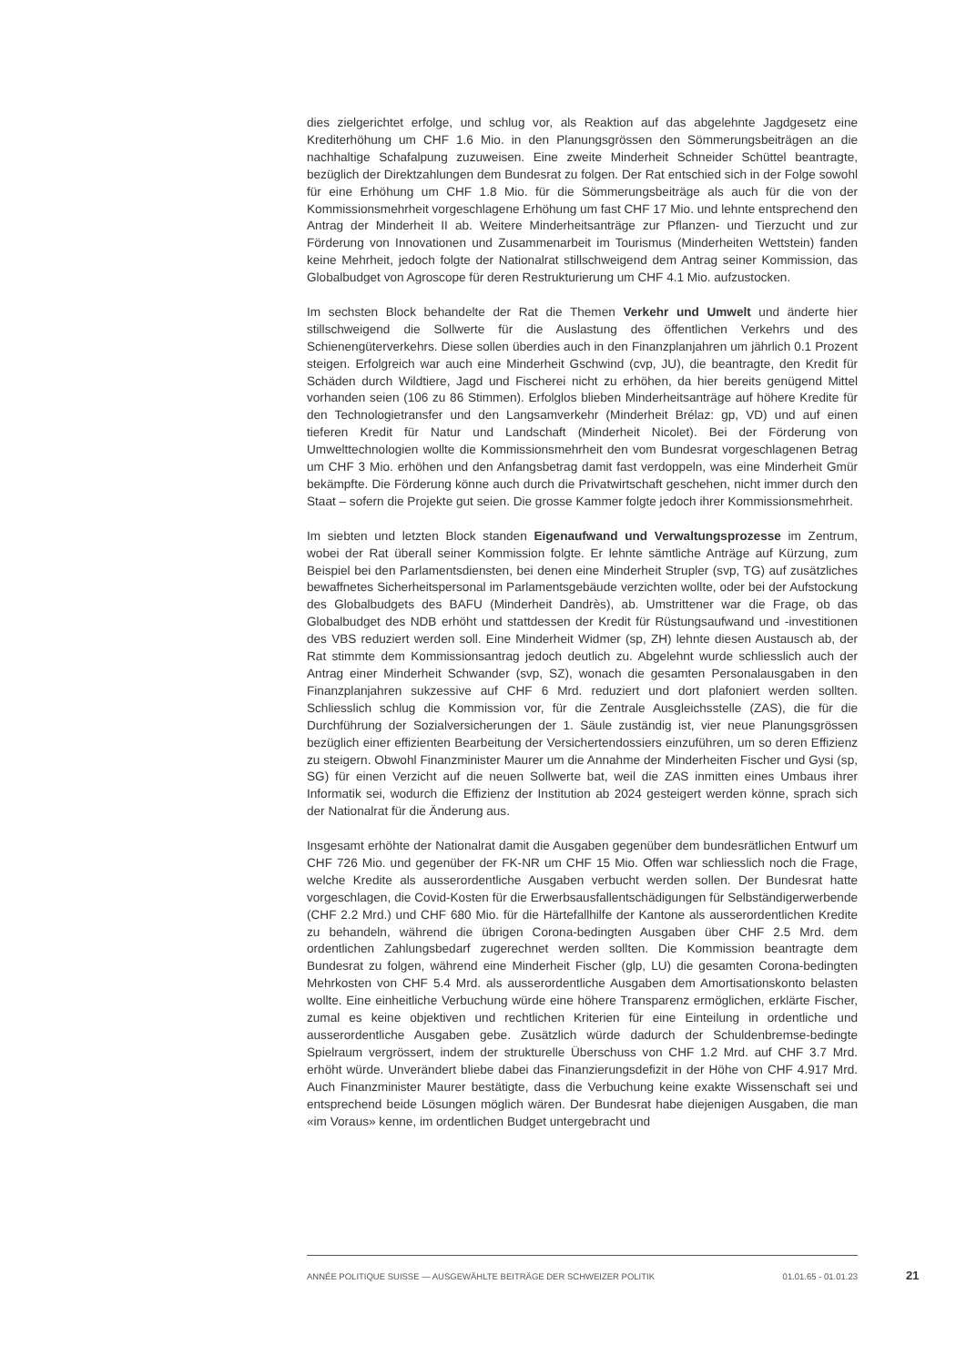dies zielgerichtet erfolge, und schlug vor, als Reaktion auf das abgelehnte Jagdgesetz eine Krediterhöhung um CHF 1.6 Mio. in den Planungsgrössen den Sömmerungsbeiträgen an die nachhaltige Schafalpung zuzuweisen. Eine zweite Minderheit Schneider Schüttel beantragte, bezüglich der Direktzahlungen dem Bundesrat zu folgen. Der Rat entschied sich in der Folge sowohl für eine Erhöhung um CHF 1.8 Mio. für die Sömmerungsbeiträge als auch für die von der Kommissionsmehrheit vorgeschlagene Erhöhung um fast CHF 17 Mio. und lehnte entsprechend den Antrag der Minderheit II ab. Weitere Minderheitsanträge zur Pflanzen- und Tierzucht und zur Förderung von Innovationen und Zusammenarbeit im Tourismus (Minderheiten Wettstein) fanden keine Mehrheit, jedoch folgte der Nationalrat stillschweigend dem Antrag seiner Kommission, das Globalbudget von Agroscope für deren Restrukturierung um CHF 4.1 Mio. aufzustocken.
Im sechsten Block behandelte der Rat die Themen Verkehr und Umwelt und änderte hier stillschweigend die Sollwerte für die Auslastung des öffentlichen Verkehrs und des Schienengüterverkehrs. Diese sollen überdies auch in den Finanzplanjahren um jährlich 0.1 Prozent steigen. Erfolgreich war auch eine Minderheit Gschwind (cvp, JU), die beantragte, den Kredit für Schäden durch Wildtiere, Jagd und Fischerei nicht zu erhöhen, da hier bereits genügend Mittel vorhanden seien (106 zu 86 Stimmen). Erfolglos blieben Minderheitsanträge auf höhere Kredite für den Technologietransfer und den Langsamverkehr (Minderheit Brélaz: gp, VD) und auf einen tieferen Kredit für Natur und Landschaft (Minderheit Nicolet). Bei der Förderung von Umwelttechnologien wollte die Kommissionsmehrheit den vom Bundesrat vorgeschlagenen Betrag um CHF 3 Mio. erhöhen und den Anfangsbetrag damit fast verdoppeln, was eine Minderheit Gmür bekämpfte. Die Förderung könne auch durch die Privatwirtschaft geschehen, nicht immer durch den Staat – sofern die Projekte gut seien. Die grosse Kammer folgte jedoch ihrer Kommissionsmehrheit.
Im siebten und letzten Block standen Eigenaufwand und Verwaltungsprozesse im Zentrum, wobei der Rat überall seiner Kommission folgte. Er lehnte sämtliche Anträge auf Kürzung, zum Beispiel bei den Parlamentsdiensten, bei denen eine Minderheit Strupler (svp, TG) auf zusätzliches bewaffnetes Sicherheitspersonal im Parlamentsgebäude verzichten wollte, oder bei der Aufstockung des Globalbudgets des BAFU (Minderheit Dandrès), ab. Umstrittener war die Frage, ob das Globalbudget des NDB erhöht und stattdessen der Kredit für Rüstungsaufwand und -investitionen des VBS reduziert werden soll. Eine Minderheit Widmer (sp, ZH) lehnte diesen Austausch ab, der Rat stimmte dem Kommissionsantrag jedoch deutlich zu. Abgelehnt wurde schliesslich auch der Antrag einer Minderheit Schwander (svp, SZ), wonach die gesamten Personalausgaben in den Finanzplanjahren sukzessive auf CHF 6 Mrd. reduziert und dort plafoniert werden sollten. Schliesslich schlug die Kommission vor, für die Zentrale Ausgleichsstelle (ZAS), die für die Durchführung der Sozialversicherungen der 1. Säule zuständig ist, vier neue Planungsgrössen bezüglich einer effizienten Bearbeitung der Versichertendossiers einzuführen, um so deren Effizienz zu steigern. Obwohl Finanzminister Maurer um die Annahme der Minderheiten Fischer und Gysi (sp, SG) für einen Verzicht auf die neuen Sollwerte bat, weil die ZAS inmitten eines Umbaus ihrer Informatik sei, wodurch die Effizienz der Institution ab 2024 gesteigert werden könne, sprach sich der Nationalrat für die Änderung aus.
Insgesamt erhöhte der Nationalrat damit die Ausgaben gegenüber dem bundesrätlichen Entwurf um CHF 726 Mio. und gegenüber der FK-NR um CHF 15 Mio. Offen war schliesslich noch die Frage, welche Kredite als ausserordentliche Ausgaben verbucht werden sollen. Der Bundesrat hatte vorgeschlagen, die Covid-Kosten für die Erwerbsausfallentschädigungen für Selbständigerwerbende (CHF 2.2 Mrd.) und CHF 680 Mio. für die Härtefallhilfe der Kantone als ausserordentlichen Kredite zu behandeln, während die übrigen Corona-bedingten Ausgaben über CHF 2.5 Mrd. dem ordentlichen Zahlungsbedarf zugerechnet werden sollten. Die Kommission beantragte dem Bundesrat zu folgen, während eine Minderheit Fischer (glp, LU) die gesamten Corona-bedingten Mehrkosten von CHF 5.4 Mrd. als ausserordentliche Ausgaben dem Amortisationskonto belasten wollte. Eine einheitliche Verbuchung würde eine höhere Transparenz ermöglichen, erklärte Fischer, zumal es keine objektiven und rechtlichen Kriterien für eine Einteilung in ordentliche und ausserordentliche Ausgaben gebe. Zusätzlich würde dadurch der Schuldenbremse-bedingte Spielraum vergrössert, indem der strukturelle Überschuss von CHF 1.2 Mrd. auf CHF 3.7 Mrd. erhöht würde. Unverändert bliebe dabei das Finanzierungsdefizit in der Höhe von CHF 4.917 Mrd. Auch Finanzminister Maurer bestätigte, dass die Verbuchung keine exakte Wissenschaft sei und entsprechend beide Lösungen möglich wären. Der Bundesrat habe diejenigen Ausgaben, die man «im Voraus» kenne, im ordentlichen Budget untergebracht und
ANNÉE POLITIQUE SUISSE — AUSGEWÄHLTE BEITRÄGE DER SCHWEIZER POLITIK 01.01.65 - 01.01.23
21